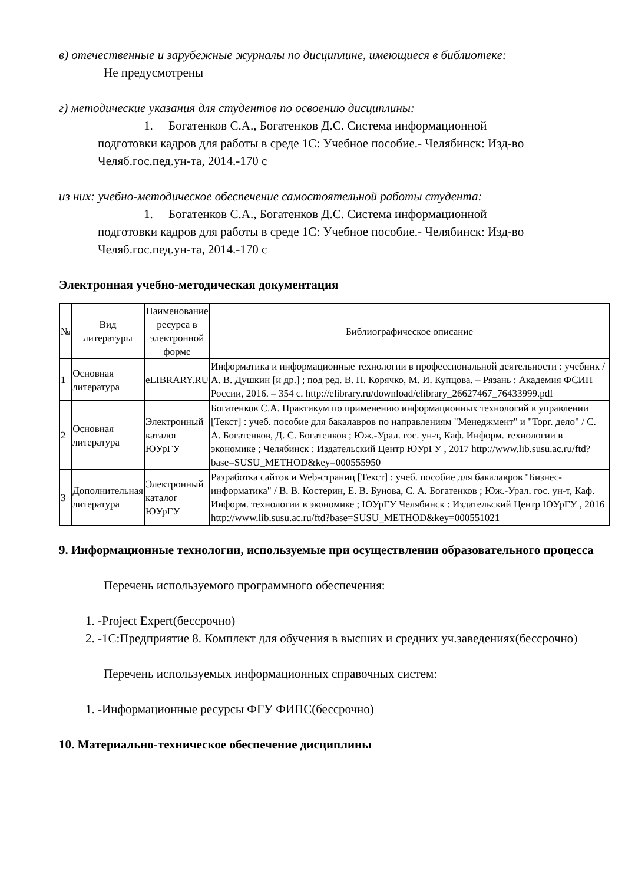в) отечественные и зарубежные журналы по дисциплине, имеющиеся в библиотеке:
Не предусмотрены
г) методические указания для студентов по освоению дисциплины:
1. Богатенков С.А., Богатенков Д.С. Система информационной
подготовки кадров для работы в среде 1С: Учебное пособие.- Челябинск: Изд-во Челяб.гос.пед.ун-та, 2014.-170 с
из них: учебно-методическое обеспечение самостоятельной работы студента:
1. Богатенков С.А., Богатенков Д.С. Система информационной
подготовки кадров для работы в среде 1С: Учебное пособие.- Челябинск: Изд-во Челяб.гос.пед.ун-та, 2014.-170 с
Электронная учебно-методическая документация
| № | Вид литературы | Наименование ресурса в электронной форме | Библиографическое описание |
| --- | --- | --- | --- |
| 1 | Основная литература | eLIBRARY.RU | Информатика и информационные технологии в профессиональной деятельности : учебник / А. В. Душкин [и др.] ; под ред. В. П. Корячко, М. И. Купцова. – Рязань : Академия ФСИН России, 2016. – 354 с. http://elibrary.ru/download/elibrary_26627467_76433999.pdf |
| 2 | Основная литература | Электронный каталог ЮУрГУ | Богатенков С.А. Практикум по применению информационных технологий в управлении [Текст] : учеб. пособие для бакалавров по направлениям "Менеджмент" и "Торг. дело" / С. А. Богатенков, Д. С. Богатенков ; Юж.-Урал. гос. ун-т, Каф. Информ. технологии в экономике ; Челябинск : Издательский Центр ЮУрГУ , 2017 http://www.lib.susu.ac.ru/ftd?base=SUSU_METHOD&key=000555950 |
| 3 | Дополнительная литература | Электронный каталог ЮУрГУ | Разработка сайтов и Web-страниц [Текст] : учеб. пособие для бакалавров "Бизнес-информатика" / В. В. Костерин, Е. В. Бунова, С. А. Богатенков ; Юж.-Урал. гос. ун-т, Каф. Информ. технологии в экономике ; ЮУрГУ Челябинск : Издательский Центр ЮУрГУ , 2016 http://www.lib.susu.ac.ru/ftd?base=SUSU_METHOD&key=000551021 |
9. Информационные технологии, используемые при осуществлении образовательного процесса
Перечень используемого программного обеспечения:
1. -Project Expert(бессрочно)
2. -1С:Предприятие 8. Комплект для обучения в высших и средних уч.заведениях(бессрочно)
Перечень используемых информационных справочных систем:
1. -Информационные ресурсы ФГУ ФИПС(бессрочно)
10. Материально-техническое обеспечение дисциплины